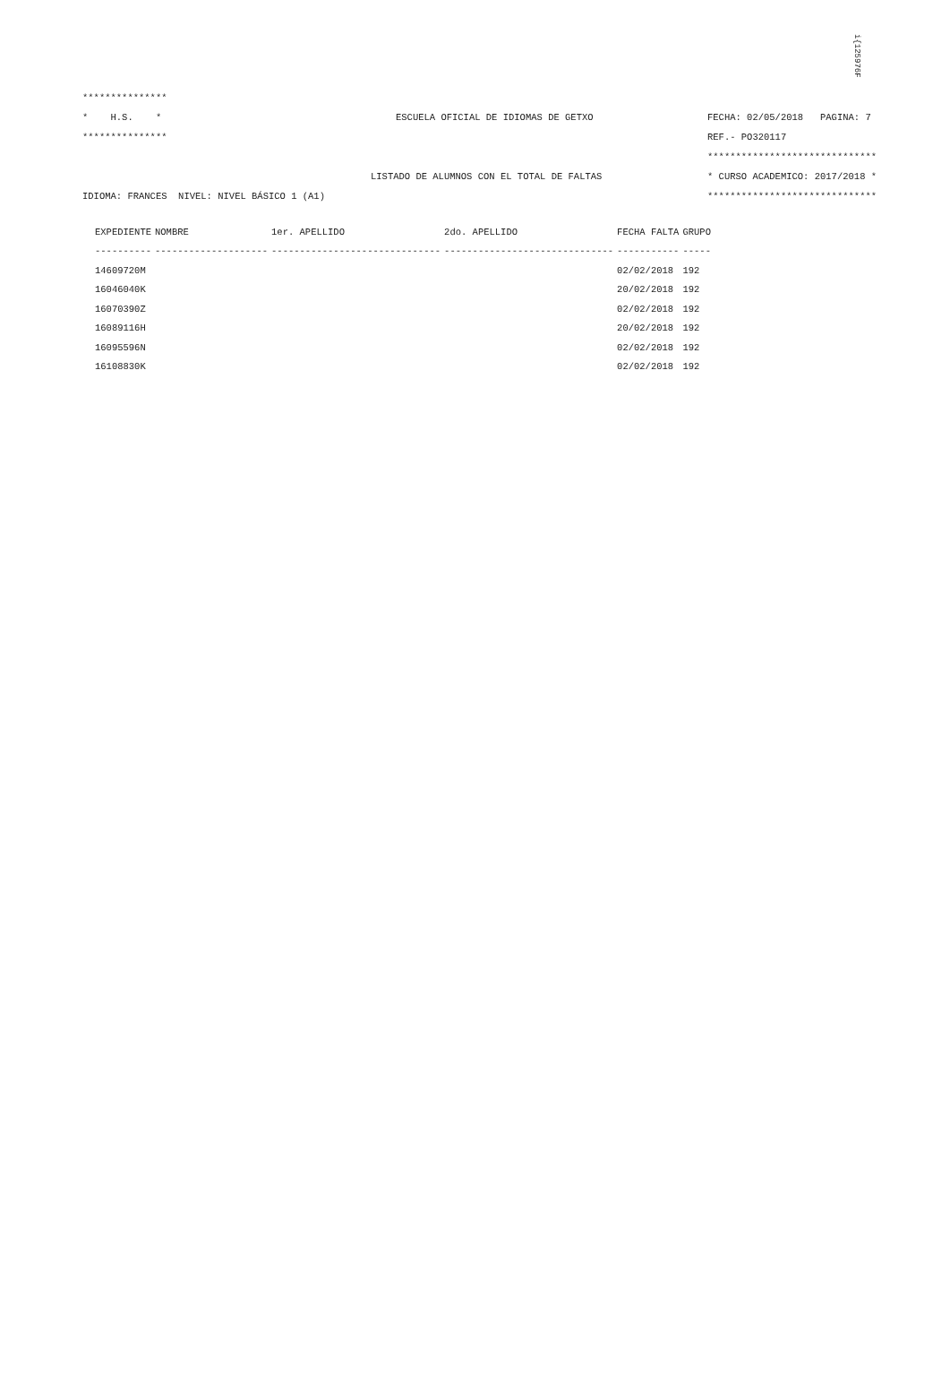i{125976F
***************
* H.S. * ESCUELA OFICIAL DE IDIOMAS DE GETXO FECHA: 02/05/2018 PAGINA: 7
*************** REF.- PO320117
******************************
LISTADO DE ALUMNOS CON EL TOTAL DE FALTAS * CURSO ACADEMICO: 2017/2018 *
IDIOMA: FRANCES NIVEL: NIVEL BÁSICO 1 (A1) ******************************
| EXPEDIENTE | NOMBRE | 1er. APELLIDO | 2do. APELLIDO | FECHA FALTA | GRUPO |
| --- | --- | --- | --- | --- | --- |
| ---------- | -------------------- | ------------------------------ | ------------------------------ | ----------- | ----- |
| 14609720M | | | | 02/02/2018 | 192 |
| 16046040K | | | | 20/02/2018 | 192 |
| 16070390Z | | | | 02/02/2018 | 192 |
| 16089116H | | | | 20/02/2018 | 192 |
| 16095596N | | | | 02/02/2018 | 192 |
| 16108830K | | | | 02/02/2018 | 192 |